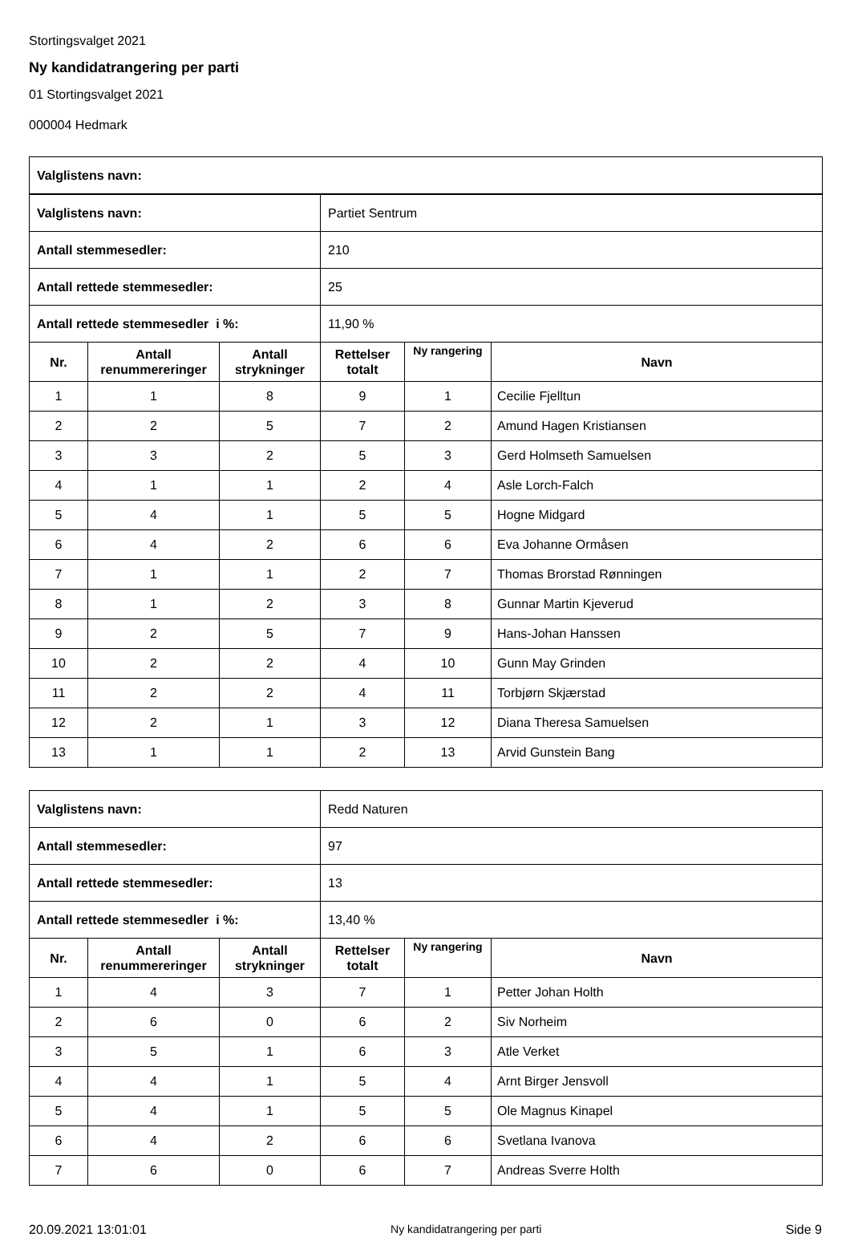Stortingsvalget 2021
Ny kandidatrangering per parti
01 Stortingsvalget 2021
000004 Hedmark
| Valglistens navn: | |
| Valglistens navn: | | | Partiet Sentrum | | |
| Antall stemmesedler: | | | 210 | | |
| Antall rettede stemmesedler: | | | 25 | | |
| Antall rettede stemmesedler i %: | | | 11,90 % | | |
| Nr. | Antall renummereringer | Antall strykninger | Rettelser totalt | Ny rangering | Navn |
| 1 | 1 | 8 | 9 | 1 | Cecilie Fjelltun |
| 2 | 2 | 5 | 7 | 2 | Amund Hagen Kristiansen |
| 3 | 3 | 2 | 5 | 3 | Gerd Holmseth Samuelsen |
| 4 | 1 | 1 | 2 | 4 | Asle Lorch-Falch |
| 5 | 4 | 1 | 5 | 5 | Hogne Midgard |
| 6 | 4 | 2 | 6 | 6 | Eva Johanne Ormåsen |
| 7 | 1 | 1 | 2 | 7 | Thomas Brorstad Rønningen |
| 8 | 1 | 2 | 3 | 8 | Gunnar Martin Kjeverud |
| 9 | 2 | 5 | 7 | 9 | Hans-Johan Hanssen |
| 10 | 2 | 2 | 4 | 10 | Gunn May Grinden |
| 11 | 2 | 2 | 4 | 11 | Torbjørn Skjærstad |
| 12 | 2 | 1 | 3 | 12 | Diana Theresa Samuelsen |
| 13 | 1 | 1 | 2 | 13 | Arvid Gunstein Bang |
| Valglistens navn: | | | Redd Naturen | | |
| Antall stemmesedler: | | | 97 | | |
| Antall rettede stemmesedler: | | | 13 | | |
| Antall rettede stemmesedler i %: | | | 13,40 % | | |
| Nr. | Antall renummereringer | Antall strykninger | Rettelser totalt | Ny rangering | Navn |
| 1 | 4 | 3 | 7 | 1 | Petter Johan Holth |
| 2 | 6 | 0 | 6 | 2 | Siv Norheim |
| 3 | 5 | 1 | 6 | 3 | Atle Verket |
| 4 | 4 | 1 | 5 | 4 | Arnt Birger Jensvoll |
| 5 | 4 | 1 | 5 | 5 | Ole Magnus Kinapel |
| 6 | 4 | 2 | 6 | 6 | Svetlana Ivanova |
| 7 | 6 | 0 | 6 | 7 | Andreas Sverre Holth |
20.09.2021 13:01:01 Ny kandidatrangering per parti Side 9